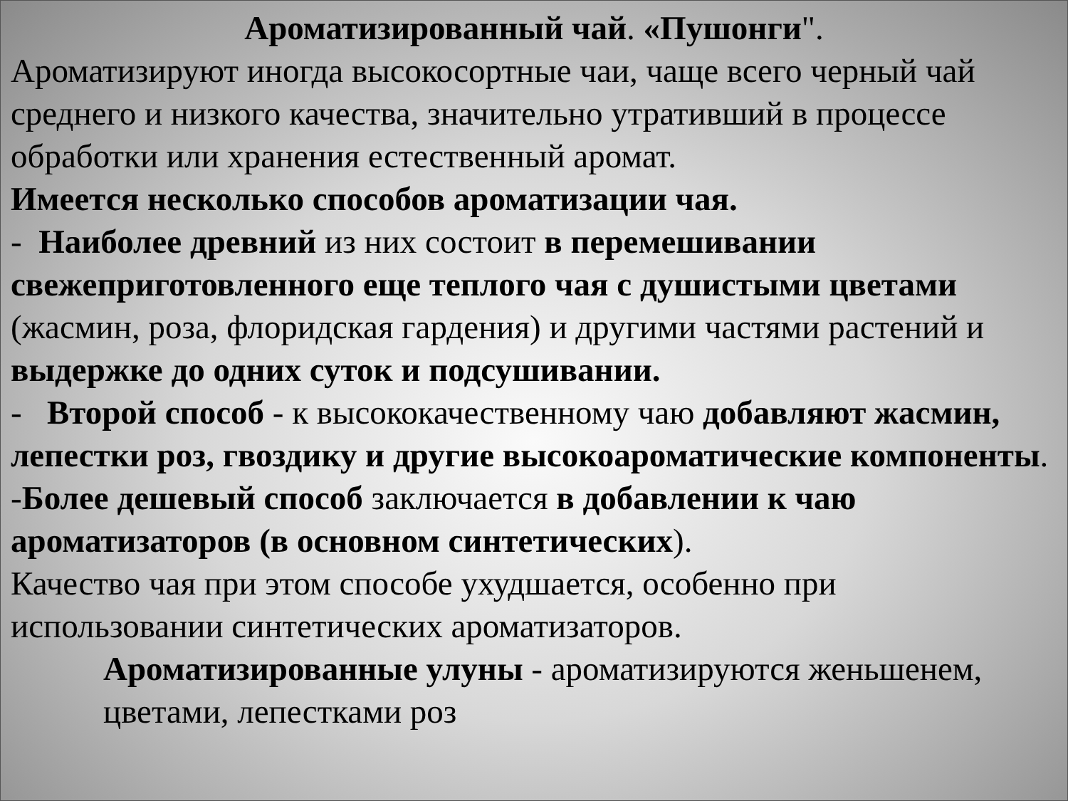Ароматизированный чай. «Пушонги".
Ароматизируют иногда высокосортные чаи, чаще всего черный чай среднего и низкого качества, значительно утративший в процессе обработки или хранения естественный аромат.
Имеется несколько способов ароматизации чая.
- Наиболее древний из них состоит в перемешивании свежеприготовленного еще теплого чая с душистыми цветами (жасмин, роза, флоридская гардения) и другими частями растений и выдержке до одних суток и подсушивании.
- Второй способ - к высококачественному чаю добавляют жасмин, лепестки роз, гвоздику и другие высокоароматические компоненты.
-Более дешевый способ заключается в добавлении к чаю ароматизаторов (в основном синтетических).
Качество чая при этом способе ухудшается, особенно при использовании синтетических ароматизаторов.
Ароматизированные улуны - ароматизируются женьшенем, цветами, лепестками роз